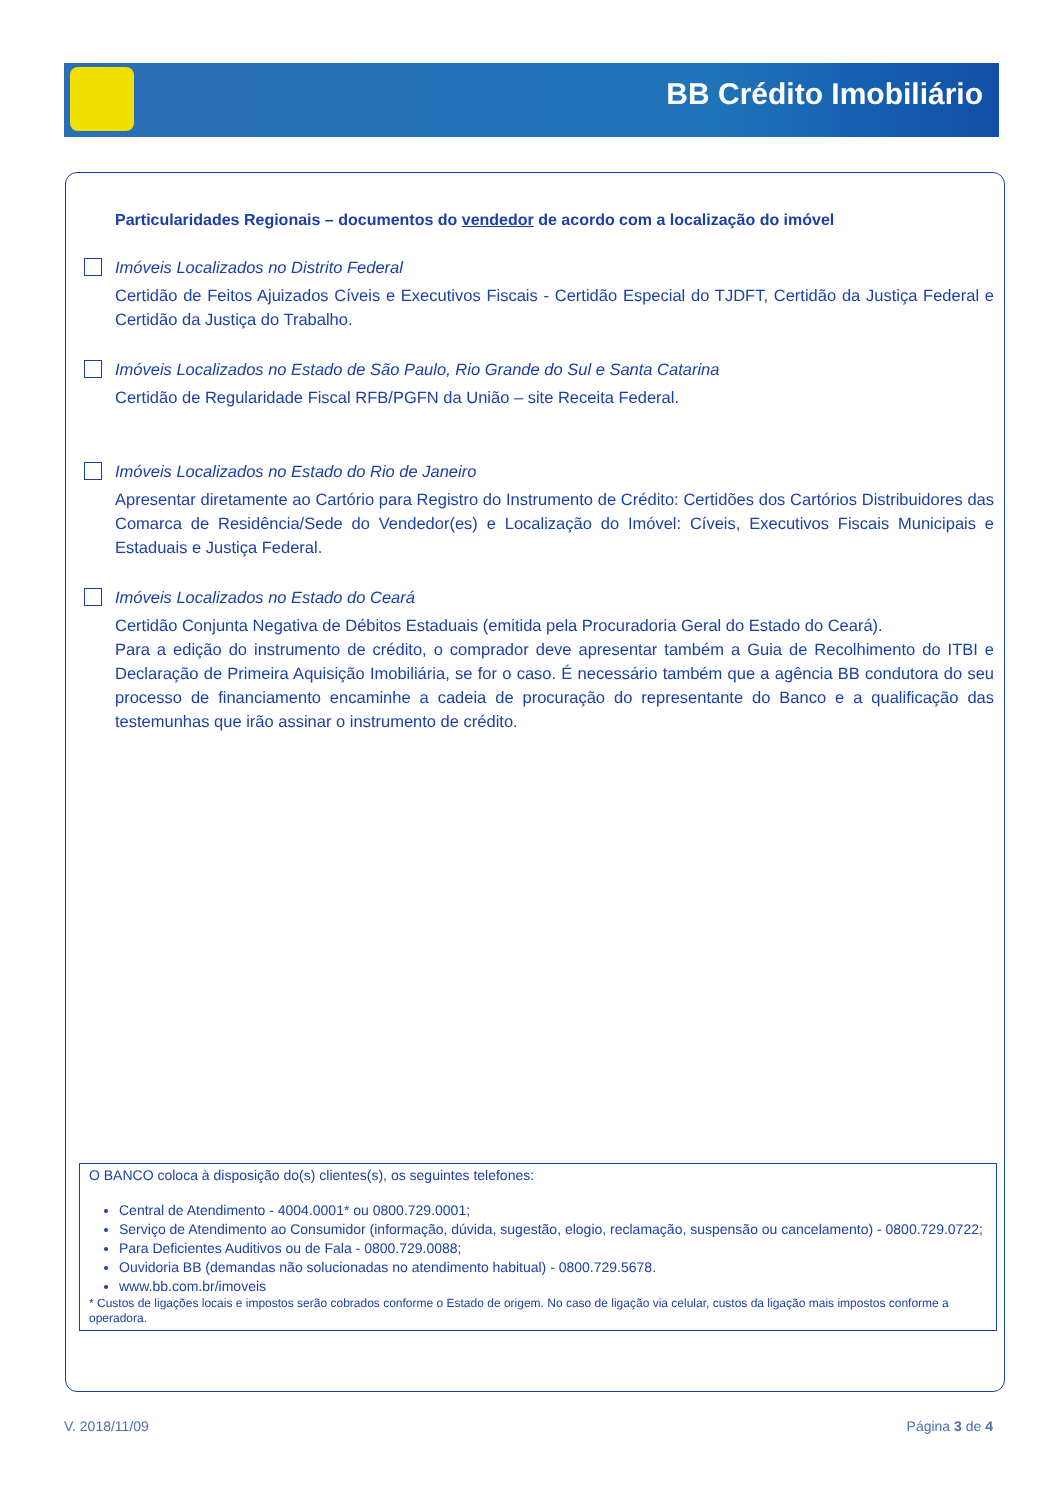BB Crédito Imobiliário
Particularidades Regionais – documentos do vendedor de acordo com a localização do imóvel
Imóveis Localizados no Distrito Federal
Certidão de Feitos Ajuizados Cíveis e Executivos Fiscais - Certidão Especial do TJDFT, Certidão da Justiça Federal e Certidão da Justiça do Trabalho.
Imóveis Localizados no Estado de São Paulo, Rio Grande do Sul e Santa Catarina
Certidão de Regularidade Fiscal RFB/PGFN da União – site Receita Federal.
Imóveis Localizados no Estado do Rio de Janeiro
Apresentar diretamente ao Cartório para Registro do Instrumento de Crédito: Certidões dos Cartórios Distribuidores das Comarca de Residência/Sede do Vendedor(es) e Localização do Imóvel: Cíveis, Executivos Fiscais Municipais e Estaduais e Justiça Federal.
Imóveis Localizados no Estado do Ceará
Certidão Conjunta Negativa de Débitos Estaduais (emitida pela Procuradoria Geral do Estado do Ceará).
Para a edição do instrumento de crédito, o comprador deve apresentar também a Guia de Recolhimento do ITBI e Declaração de Primeira Aquisição Imobiliária, se for o caso. É necessário também que a agência BB condutora do seu processo de financiamento encaminhe a cadeia de procuração do representante do Banco e a qualificação das testemunhas que irão assinar o instrumento de crédito.
O BANCO coloca à disposição do(s) clientes(s), os seguintes telefones:
Central de Atendimento - 4004.0001* ou 0800.729.0001;
Serviço de Atendimento ao Consumidor (informação, dúvida, sugestão, elogio, reclamação, suspensão ou cancelamento) - 0800.729.0722;
Para Deficientes Auditivos ou de Fala - 0800.729.0088;
Ouvidoria BB (demandas não solucionadas no atendimento habitual) - 0800.729.5678.
www.bb.com.br/imoveis
* Custos de ligações locais e impostos serão cobrados conforme o Estado de origem. No caso de ligação via celular, custos da ligação mais impostos conforme a operadora.
V. 2018/11/09 Página 3 de 4